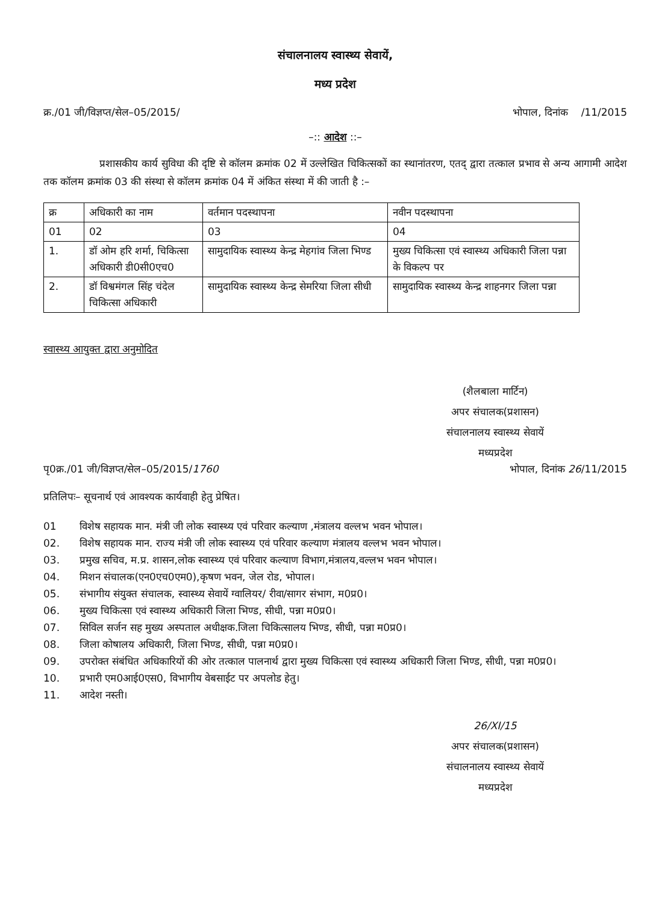संचालनालय स्वास्थ्य सेवायें,
मध्य प्रदेश
क्र./01 जी/विज्ञप्त/सेल–05/2015/ भोपाल, दिनांक /11/2015
–:: आदेश ::–
प्रशासकीय कार्य सुविधा की दृष्टि से कॉलम क्रमांक 02 में उल्लेखित चिकित्सकों का स्थानांतरण, एतद् द्वारा तत्काल प्रभाव से अन्य आगामी आदेश तक कॉलम क्रमांक 03 की संस्था से कॉलम क्रमांक 04 में अंकित संस्था में की जाती है :–
| क्र | अधिकारी का नाम | वर्तमान पदस्थापना | नवीन पदस्थापना |
| 01 | 02 | 03 | 04 |
| 1. | डॉ ओम हरि शर्मा, चिकित्सा अधिकारी डी0सी0एच0 | सामुदायिक स्वास्थ्य केन्द्र मेहगांव जिला भिण्ड | मुख्य चिकित्सा एवं स्वास्थ्य अधिकारी जिला पन्ना के विकल्प पर |
| 2. | डॉ विश्वमंगल सिंह चंदेल चिकित्सा अधिकारी | सामुदायिक स्वास्थ्य केन्द्र सेमरिया जिला सीधी | सामुदायिक स्वास्थ्य केन्द्र शाहनगर जिला पन्ना |
स्वास्थ्य आयुक्त द्वारा अनुमोदित
(शैलबाला मार्टिन)
अपर संचालक(प्रशासन)
संचालनालय स्वास्थ्य सेवायें
मध्यप्रदेश
पृ0क्र./01 जी/विज्ञप्त/सेल–05/2015/1760 भोपाल, दिनांक 26/11/2015
प्रतिलिपः– सूचनार्थ एवं आवश्यक कार्यवाही हेतु प्रेषित।
01 विशेष सहायक मान. मंत्री जी लोक स्वास्थ्य एवं परिवार कल्याण ,मंत्रालय वल्लभ भवन भोपाल।
02. विशेष सहायक मान. राज्य मंत्री जी लोक स्वास्थ्य एवं परिवार कल्याण मंत्रालय वल्लभ भवन भोपाल।
03. प्रमुख सचिव, म.प्र. शासन,लोक स्वास्थ्य एवं परिवार कल्याण विभाग,मंत्रालय,वल्लभ भवन भोपाल।
04. मिशन संचालक(एन0एच0एम0),कृषण भवन, जेल रोड, भोपाल।
05. संभागीय संयुक्त संचालक, स्वास्थ्य सेवायें ग्वालियर/ रीवा/सागर संभाग, म0प्र0।
06. मुख्य चिकित्सा एवं स्वास्थ्य अधिकारी जिला भिण्ड, सीधी, पन्ना म0प्र0।
07. सिविल सर्जन सह मुख्य अस्पताल अधीक्षक.जिला चिकित्सालय भिण्ड, सीधी, पन्ना म0प्र0।
08. जिला कोषालय अधिकारी, जिला भिण्ड, सीधी, पन्ना म0प्र0।
09. उपरोक्त संबंधित अधिकारियों की ओर तत्काल पालनार्थ द्वारा मुख्य चिकित्सा एवं स्वास्थ्य अधिकारी जिला भिण्ड, सीधी, पन्ना म0प्र0।
10. प्रभारी एम0आई0एस0, विभागीय वेबसाईट पर अपलोड हेतु।
11. आदेश नस्ती।
26/XI/15
अपर संचालक(प्रशासन)
संचालनालय स्वास्थ्य सेवायें
मध्यप्रदेश